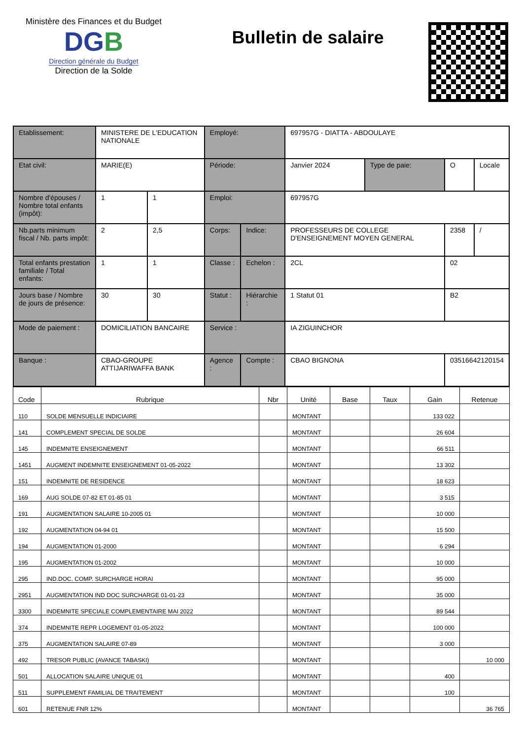Ministère des Finances et du Budget
DGB
Direction générale du Budget
Direction de la Solde
Bulletin de salaire
| Etablissement: | MINISTERE DE L'EDUCATION NATIONALE | | Employé: | | 697957G - DIATTA - ABDOULAYE | | | |
| Etat civil: | MARIE(E) | | Période: | | Janvier 2024 | Type de paie: | O | Locale |
| Nombre d'épouses / Nombre total enfants (impôt): | 1 | 1 | Emploi: | | 697957G | | | |
| Nb.parts minimum fiscal / Nb. parts impôt: | 2 | 2,5 | Corps: | Indice: | PROFESSEURS DE COLLEGE D'ENSEIGNEMENT MOYEN GENERAL | | 2358 | / |
| Total enfants prestation familiale / Total enfants: | 1 | 1 | Classe : | Echelon : | 2CL | | 02 | |
| Jours base / Nombre de jours de présence: | 30 | 30 | Statut : | Hiérarchie : | 1 Statut 01 | | B2 | |
| Mode de paiement : | DOMICILIATION BANCAIRE | | Service : | | IA ZIGUINCHOR | | | |
| Banque : | CBAO-GROUPE ATTIJARIWAFFA BANK | | Agence : | Compte : | CBAO BIGNONA | | 03516642120154 | |
| Code | Rubrique | Nbr | Unité | Base | Taux | Gain | Retenue |
| --- | --- | --- | --- | --- | --- | --- | --- |
| 110 | SOLDE MENSUELLE INDICIAIRE | | MONTANT | | | 133 022 | |
| 141 | COMPLEMENT SPECIAL DE SOLDE | | MONTANT | | | 26 604 | |
| 145 | INDEMNITE ENSEIGNEMENT | | MONTANT | | | 66 511 | |
| 1451 | AUGMENT INDEMNITE ENSEIGNEMENT 01-05-2022 | | MONTANT | | | 13 302 | |
| 151 | INDEMNITE DE RESIDENCE | | MONTANT | | | 18 623 | |
| 169 | AUG SOLDE 07-82 ET 01-85 01 | | MONTANT | | | 3 515 | |
| 191 | AUGMENTATION SALAIRE 10-2005 01 | | MONTANT | | | 10 000 | |
| 192 | AUGMENTATION 04-94 01 | | MONTANT | | | 15 500 | |
| 194 | AUGMENTATION 01-2000 | | MONTANT | | | 6 294 | |
| 195 | AUGMENTATION 01-2002 | | MONTANT | | | 10 000 | |
| 295 | IND.DOC. COMP. SURCHARGE HORAI | | MONTANT | | | 95 000 | |
| 2951 | AUGMENTATION IND DOC SURCHARGE 01-01-23 | | MONTANT | | | 35 000 | |
| 3300 | INDEMNITE SPECIALE COMPLEMENTAIRE MAI 2022 | | MONTANT | | | 89 544 | |
| 374 | INDEMNITE REPR LOGEMENT 01-05-2022 | | MONTANT | | | 100 000 | |
| 375 | AUGMENTATION SALAIRE 07-89 | | MONTANT | | | 3 000 | |
| 492 | TRESOR PUBLIC (AVANCE TABASKI) | | MONTANT | | | | 10 000 |
| 501 | ALLOCATION SALAIRE UNIQUE 01 | | MONTANT | | | 400 | |
| 511 | SUPPLEMENT FAMILIAL DE TRAITEMENT | | MONTANT | | | 100 | |
| 601 | RETENUE FNR 12% | | MONTANT | | | | 36 765 |